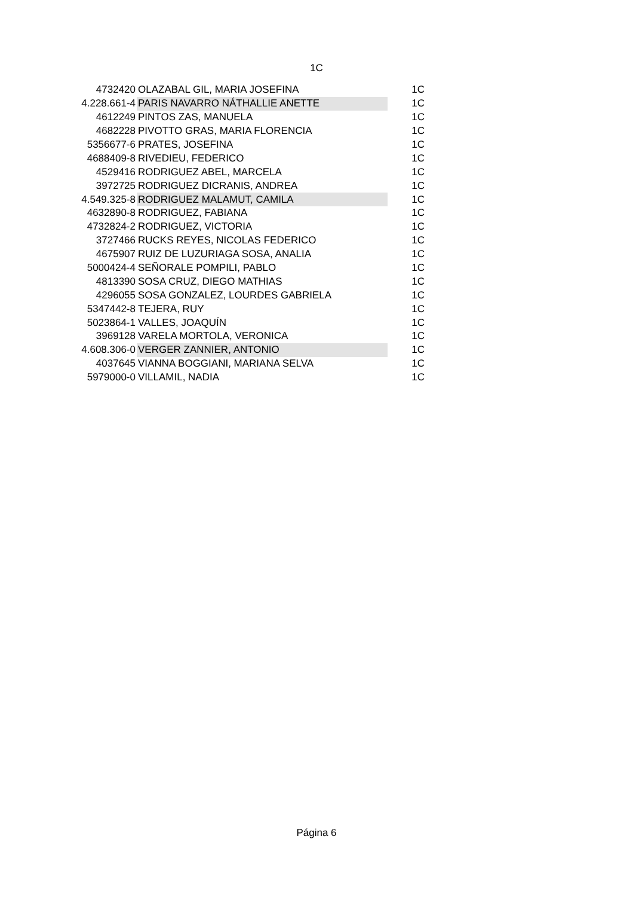1C
| 4732420 | OLAZABAL GIL, MARIA JOSEFINA | 1C |
| 4.228.661-4 | PARIS NAVARRO NÁTHALLIE ANETTE | 1C |
| 4612249 | PINTOS ZAS, MANUELA | 1C |
| 4682228 | PIVOTTO GRAS, MARIA FLORENCIA | 1C |
| 5356677-6 | PRATES, JOSEFINA | 1C |
| 4688409-8 | RIVEDIEU, FEDERICO | 1C |
| 4529416 | RODRIGUEZ ABEL, MARCELA | 1C |
| 3972725 | RODRIGUEZ DICRANIS, ANDREA | 1C |
| 4.549.325-8 | RODRIGUEZ MALAMUT, CAMILA | 1C |
| 4632890-8 | RODRIGUEZ, FABIANA | 1C |
| 4732824-2 | RODRIGUEZ, VICTORIA | 1C |
| 3727466 | RUCKS REYES, NICOLAS FEDERICO | 1C |
| 4675907 | RUIZ DE LUZURIAGA SOSA, ANALIA | 1C |
| 5000424-4 | SEÑORALE POMPILI, PABLO | 1C |
| 4813390 | SOSA CRUZ, DIEGO MATHIAS | 1C |
| 4296055 | SOSA GONZALEZ, LOURDES GABRIELA | 1C |
| 5347442-8 | TEJERA, RUY | 1C |
| 5023864-1 | VALLES, JOAQUÍN | 1C |
| 3969128 | VARELA MORTOLA, VERONICA | 1C |
| 4.608.306-0 | VERGER ZANNIER, ANTONIO | 1C |
| 4037645 | VIANNA BOGGIANI, MARIANA SELVA | 1C |
| 5979000-0 | VILLAMIL, NADIA | 1C |
Página 6